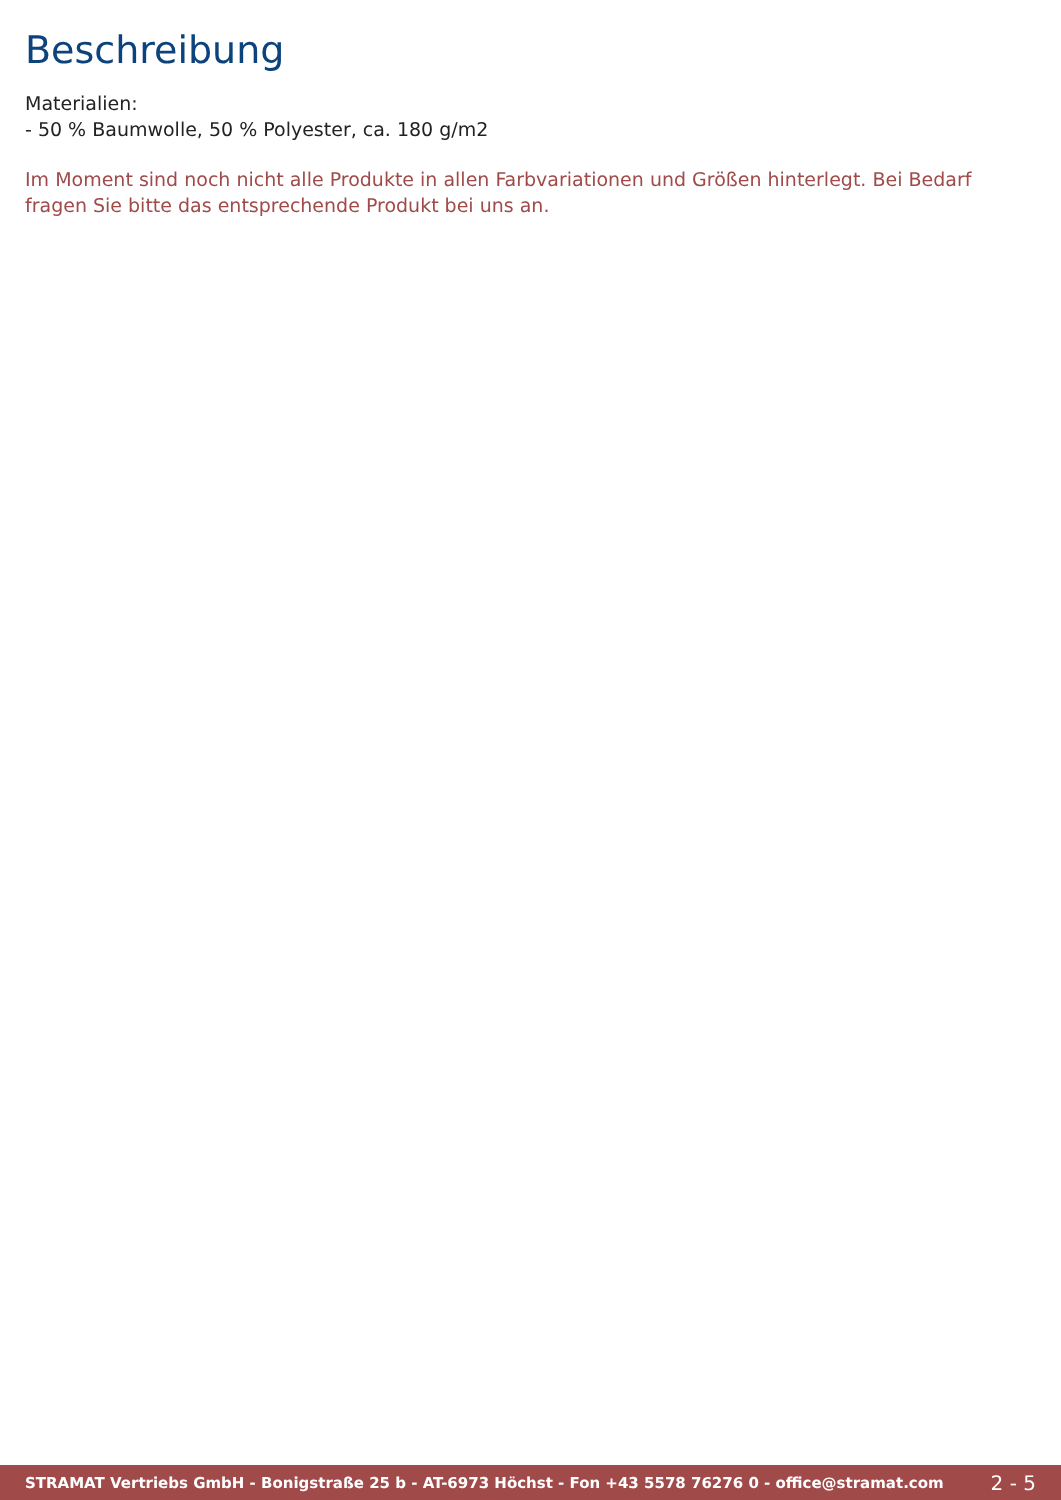Beschreibung
Materialien:
- 50 % Baumwolle, 50 % Polyester, ca. 180 g/m2
Im Moment sind noch nicht alle Produkte in allen Farbvariationen und Größen hinterlegt. Bei Bedarf fragen Sie bitte das entsprechende Produkt bei uns an.
STRAMAT Vertriebs GmbH - Bonigstraße 25 b - AT-6973 Höchst - Fon +43 5578 76276 0 - office@stramat.com 2 - 5